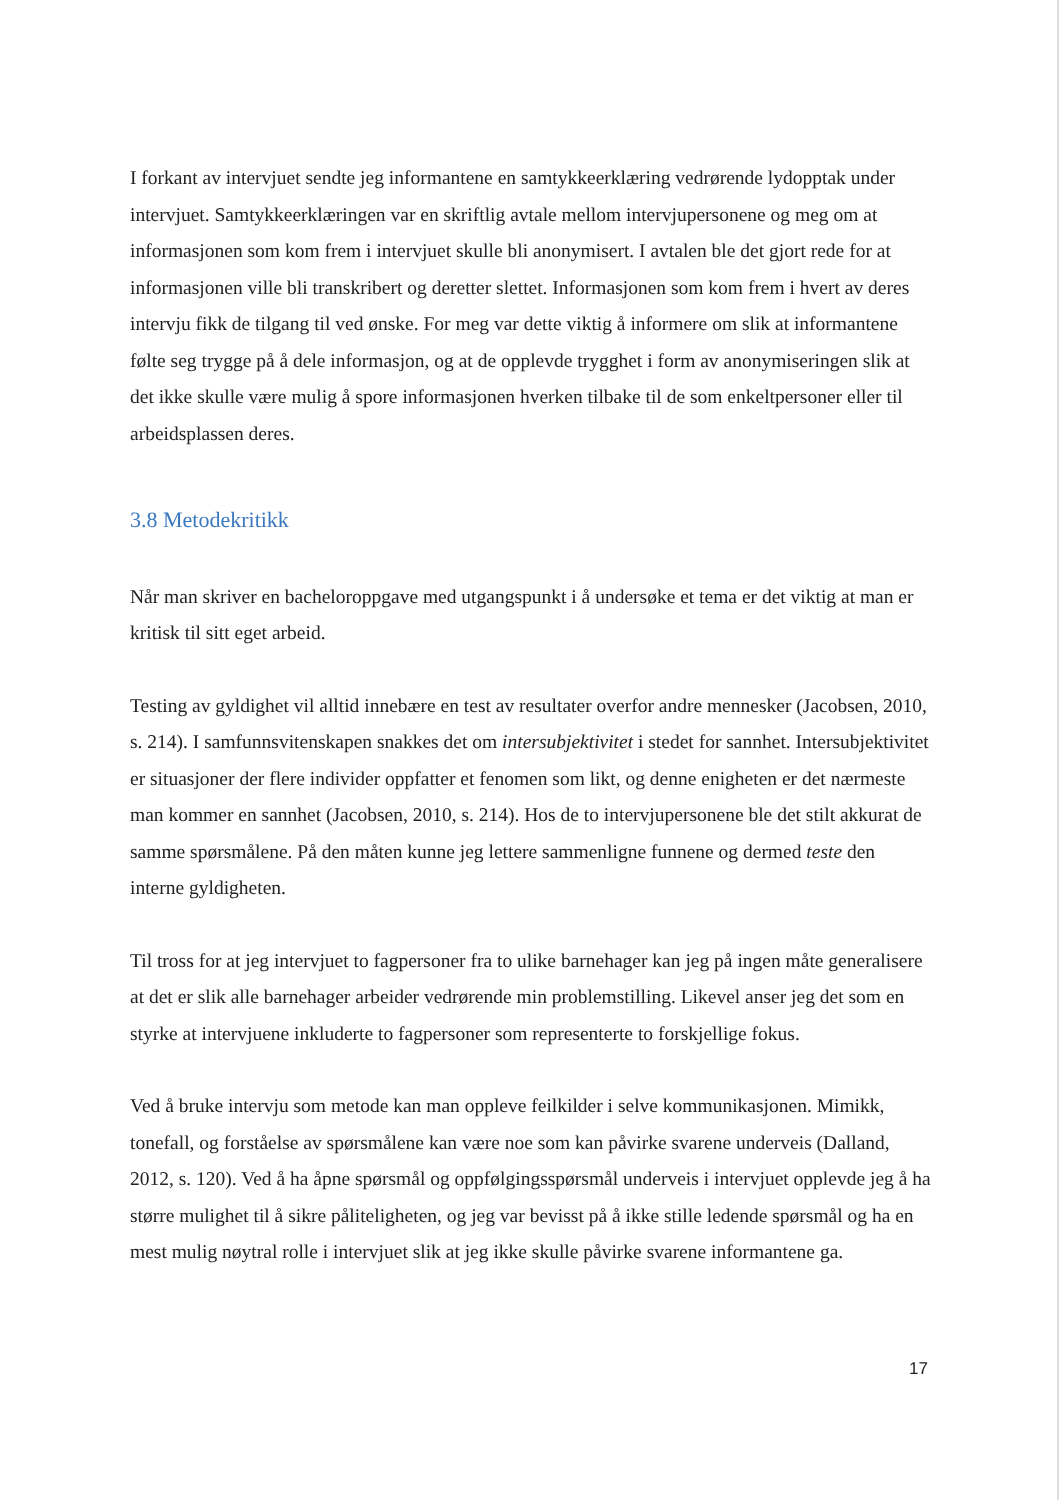I forkant av intervjuet sendte jeg informantene en samtykkeerklæring vedrørende lydopptak under intervjuet. Samtykkeerklæringen var en skriftlig avtale mellom intervjupersonene og meg om at informasjonen som kom frem i intervjuet skulle bli anonymisert. I avtalen ble det gjort rede for at informasjonen ville bli transkribert og deretter slettet. Informasjonen som kom frem i hvert av deres intervju fikk de tilgang til ved ønske. For meg var dette viktig å informere om slik at informantene følte seg trygge på å dele informasjon, og at de opplevde trygghet i form av anonymiseringen slik at det ikke skulle være mulig å spore informasjonen hverken tilbake til de som enkeltpersoner eller til arbeidsplassen deres.
3.8 Metodekritikk
Når man skriver en bacheloroppgave med utgangspunkt i å undersøke et tema er det viktig at man er kritisk til sitt eget arbeid.
Testing av gyldighet vil alltid innebære en test av resultater overfor andre mennesker (Jacobsen, 2010, s. 214). I samfunnsvitenskapen snakkes det om intersubjektivitet i stedet for sannhet. Intersubjektivitet er situasjoner der flere individer oppfatter et fenomen som likt, og denne enigheten er det nærmeste man kommer en sannhet (Jacobsen, 2010, s. 214). Hos de to intervjupersonene ble det stilt akkurat de samme spørsmålene. På den måten kunne jeg lettere sammenligne funnene og dermed teste den interne gyldigheten.
Til tross for at jeg intervjuet to fagpersoner fra to ulike barnehager kan jeg på ingen måte generalisere at det er slik alle barnehager arbeider vedrørende min problemstilling. Likevel anser jeg det som en styrke at intervjuene inkluderte to fagpersoner som representerte to forskjellige fokus.
Ved å bruke intervju som metode kan man oppleve feilkilder i selve kommunikasjonen. Mimikk, tonefall, og forståelse av spørsmålene kan være noe som kan påvirke svarene underveis (Dalland, 2012, s. 120). Ved å ha åpne spørsmål og oppfølgingsspørsmål underveis i intervjuet opplevde jeg å ha større mulighet til å sikre påliteligheten, og jeg var bevisst på å ikke stille ledende spørsmål og ha en mest mulig nøytral rolle i intervjuet slik at jeg ikke skulle påvirke svarene informantene ga.
17